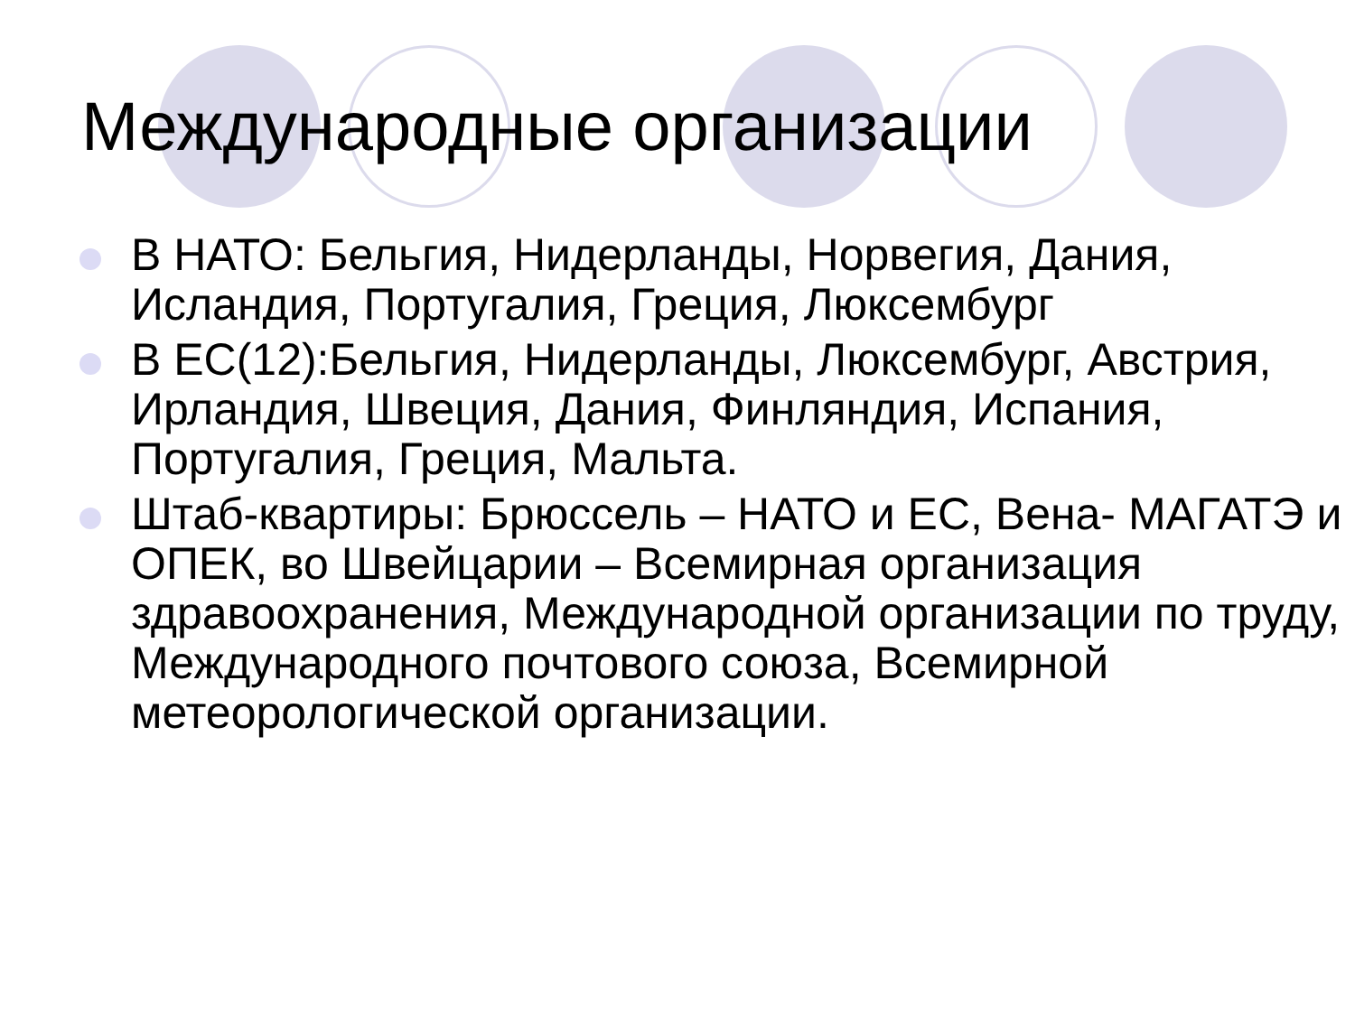Международные организации
В НАТО: Бельгия, Нидерланды, Норвегия, Дания, Исландия, Португалия, Греция, Люксембург
В ЕС(12):Бельгия, Нидерланды, Люксембург, Австрия, Ирландия, Швеция, Дания, Финляндия, Испания, Португалия, Греция, Мальта.
Штаб-квартиры: Брюссель – НАТО и ЕС, Вена- МАГАТЭ и ОПЕК, во Швейцарии – Всемирная организация здравоохранения, Международной организации по труду, Международного почтового союза, Всемирной метеорологической организации.